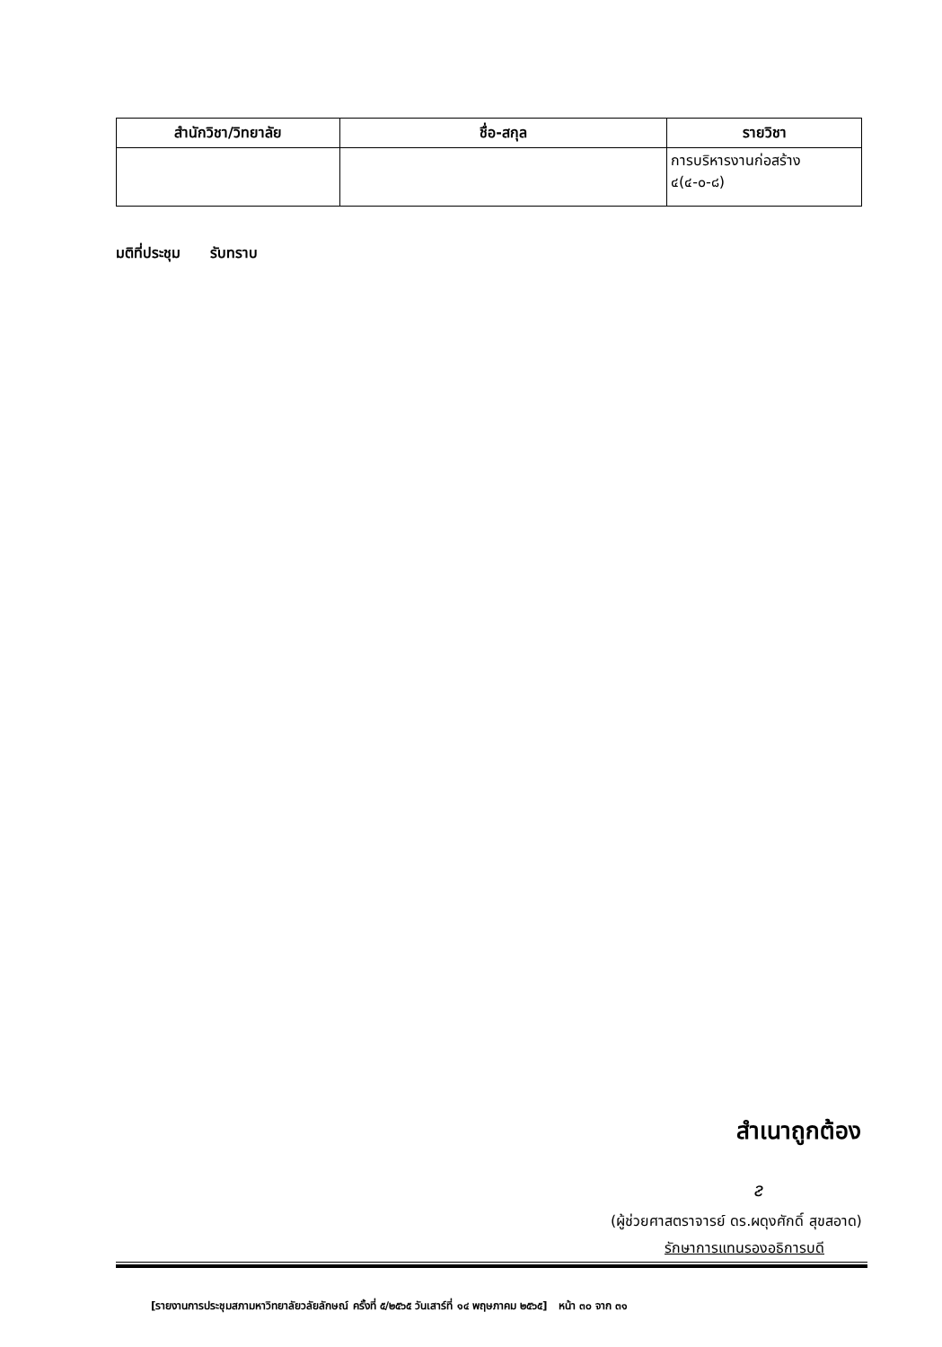| สำนักวิชา/วิทยาลัย | ชื่อ-สกุล | รายวิชา |
| --- | --- | --- |
| | | การบริหารงานก่อสร้าง ๔(๔-๐-๘) |
มติที่ประชุม รับทราบ
สำเนาถูกต้อง
ᴤ
(ผู้ช่วยศาสตราจารย์ ดร.ผดุงศักดิ์ สุขสอาด)
รักษาการแทนรองอธิการบดี
[รายงานการประชุมสภามหาวิทยาลัยวลัยลักษณ์ ครั้งที่ ๕/๒๕๖๕ วันเสาร์ที่ ๑๔ พฤษภาคม ๒๕๖๕] หน้า ๓๐ จาก ๓๑